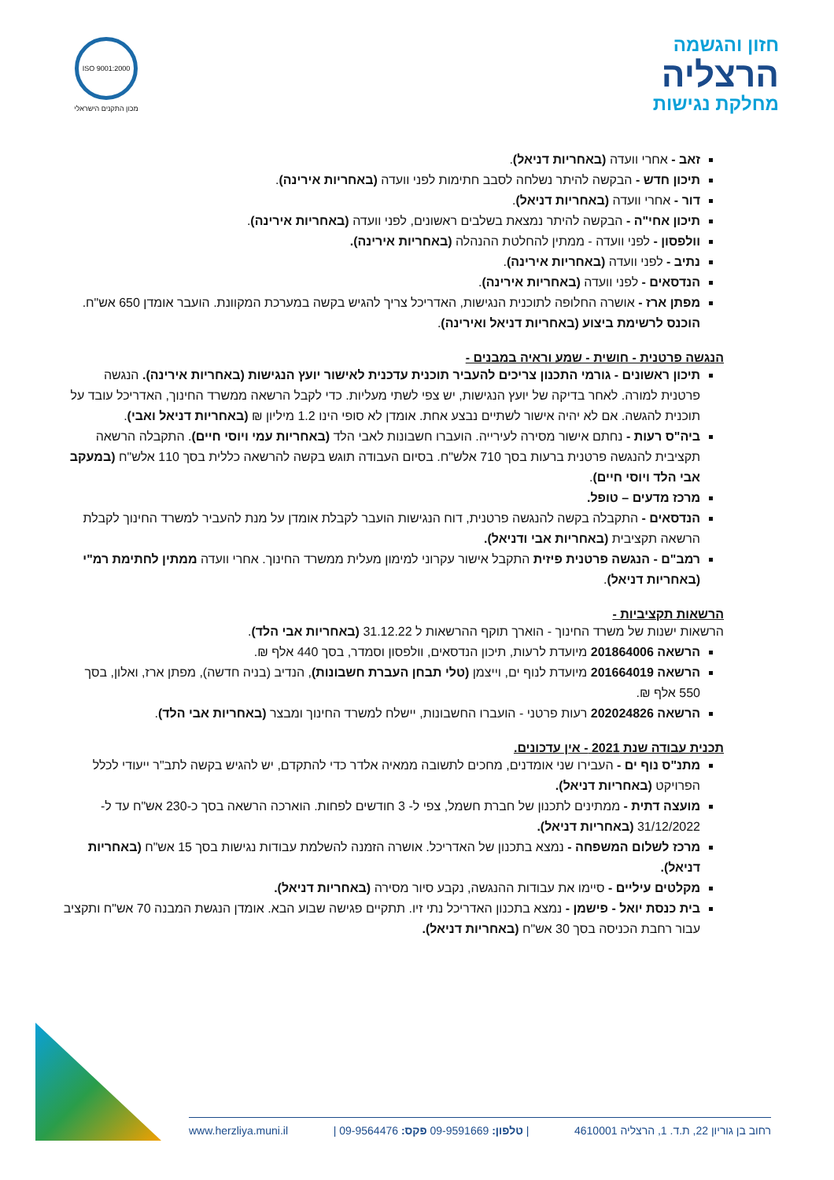חזון והגשמה
הרצליה
מחלקת נגישות
ISO 9001:2000
מכון התקנים הישראלי
זאב - אחרי וועדה (באחריות דניאל).
תיכון חדש - הבקשה להיתר נשלחה לסבב חתימות לפני וועדה (באחריות אירינה).
דור - אחרי וועדה (באחריות דניאל).
תיכון אחי"ה - הבקשה להיתר נמצאת בשלבים ראשונים, לפני וועדה (באחריות אירינה).
וולפסון - לפני וועדה - ממתין להחלטת ההנהלה (באחריות אירינה).
נתיב - לפני וועדה (באחריות אירינה).
הנדסאים - לפני וועדה (באחריות אירינה).
מפתן ארז - אושרה החלופה לתוכנית הנגישות, האדריכל צריך להגיש בקשה במערכת המקוונת. הועבר אומדן 650 אש"ח. הוכנס לרשימת ביצוע (באחריות דניאל ואירינה).
הנגשה פרטנית - חושית - שמע וראיה במבנים -
תיכון ראשונים - גורמי התכנון צריכים להעביר תוכנית עדכנית לאישור יועץ הנגישות (באחריות אירינה). הנגשה פרטנית למורה. לאחר בדיקה של יועץ הנגישות, יש צפי לשתי מעליות. כדי לקבל הרשאה ממשרד החינוך, האדריכל עובד על תוכנית להגשה. אם לא יהיה אישור לשתיים נבצע אחת. אומדן לא סופי הינו 1.2 מיליון ₪ (באחריות דניאל ואבי).
ביה"ס רעות - נחתם אישור מסירה לעירייה. הועברו חשבונות לאבי הלד (באחריות עמי ויוסי חיים). התקבלה הרשאה תקציבית להנגשה פרטנית ברעות בסך 710 אלש"ח. בסיום העבודה תוגש בקשה להרשאה כללית בסך 110 אלש"ח (במעקב אבי הלד ויוסי חיים).
מרכז מדעים – טופל.
הנדסאים - התקבלה בקשה להנגשה פרטנית, דוח הנגישות הועבר לקבלת אומדן על מנת להעביר למשרד החינוך לקבלת הרשאה תקציבית (באחריות אבי ודניאל).
רמב"ם - הנגשה פרטנית פיזית התקבל אישור עקרוני למימון מעלית ממשרד החינוך. אחרי וועדה ממתין לחתימת רמ"י (באחריות דניאל).
הרשאות תקציביות -
הרשאות ישנות של משרד החינוך - הוארך תוקף ההרשאות ל 31.12.22 (באחריות אבי הלד).
הרשאה 201864006 מיועדת לרעות, תיכון הנדסאים, וולפסון וסמדר, בסך 440 אלף ₪.
הרשאה 201664019 מיועדת לנוף ים, וייצמן (טלי תבחן העברת חשבונות), הנדיב (בניה חדשה), מפתן ארז, ואלון, בסך 550 אלף ₪.
הרשאה 202024826 רעות פרטני - הועברו החשבונות, יישלח למשרד החינוך ומבצר (באחריות אבי הלד).
תכנית עבודה שנת 2021 - אין עדכונים.
מתנ"ס נוף ים - העבירו שני אומדנים, מחכים לתשובה ממאיה אלדר כדי להתקדם, יש להגיש בקשה לתב"ר ייעודי לכלל הפרויקט (באחריות דניאל).
מועצה דתית - ממתינים לתכנון של חברת חשמל, צפי ל- 3 חודשים לפחות. הוארכה הרשאה בסך כ-230 אש"ח עד ל- 31/12/2022 (באחריות דניאל).
מרכז לשלום המשפחה - נמצא בתכנון של האדריכל. אושרה הזמנה להשלמת עבודות נגישות בסך 15 אש"ח (באחריות דניאל).
מקלטים עיליים - סיימו את עבודות ההנגשה, נקבע סיור מסירה (באחריות דניאל).
בית כנסת יואל - פישמן - נמצא בתכנון האדריכל נתי זיו. תתקיים פגישה שבוע הבא. אומדן הנגשת המבנה 70 אש"ח ותקציב עבור רחבת הכניסה בסך 30 אש"ח (באחריות דניאל).
רחוב בן גוריון 22, ת.ד. 1, הרצליה 4610001 | טלפון: 09-9591669 פקס: 09-9564476 | www.herzliya.muni.il